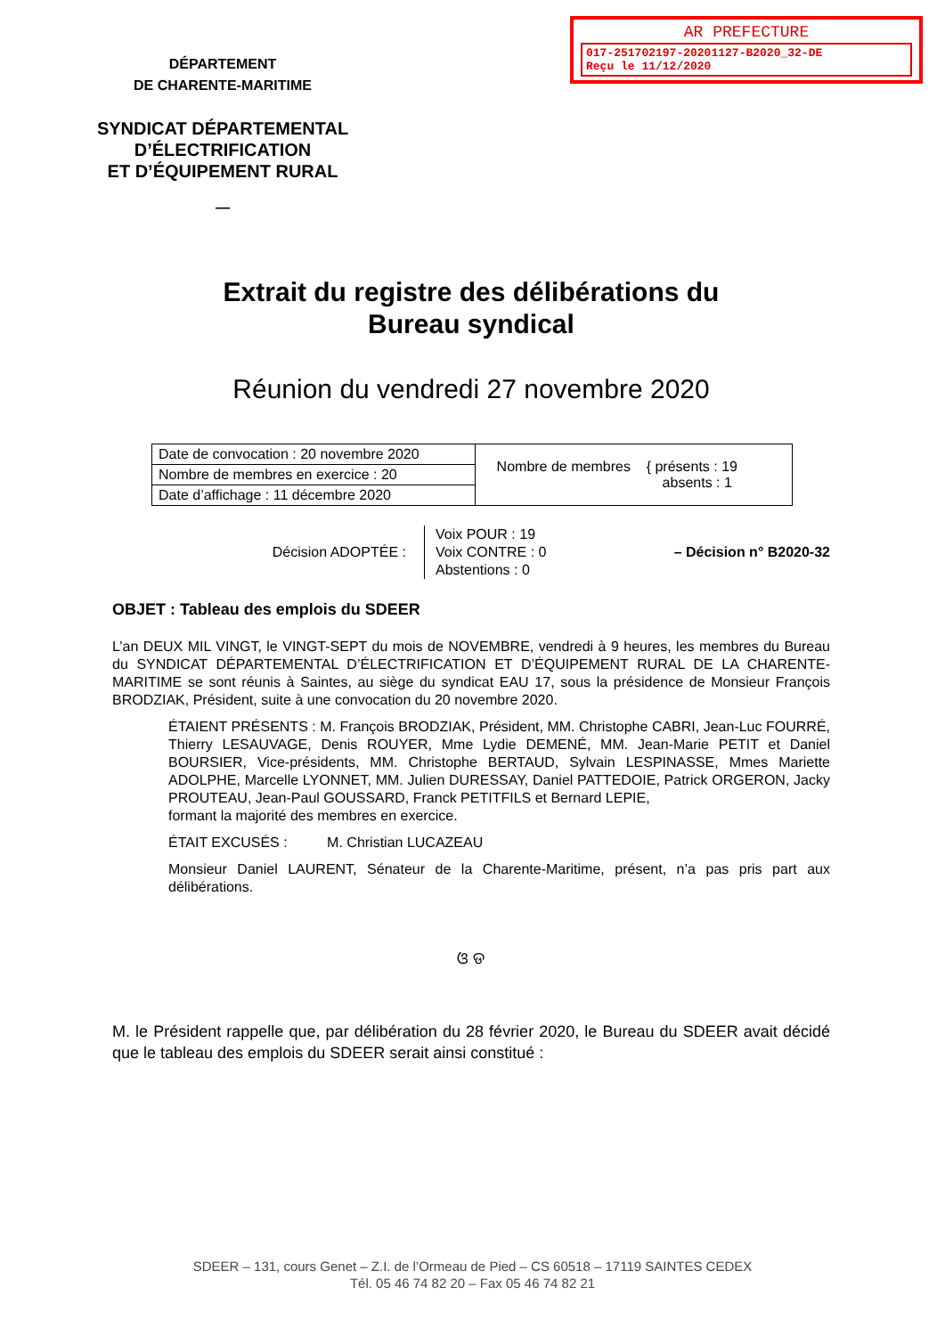AR PREFECTURE
017-251702197-20201127-B2020_32-DE
Reçu le 11/12/2020
DÉPARTEMENT
DE CHARENTE-MARITIME
SYNDICAT DÉPARTEMENTAL
D’ÉLECTRIFICATION
ET D’ÉQUIPEMENT RURAL
—
Extrait du registre des délibérations du
Bureau syndical
Réunion du vendredi 27 novembre 2020
| Date de convocation : 20 novembre 2020 | Nombre de membres { présents : 19 absents : 1 |
| Nombre de membres en exercice : 20 | |
| Date d’affichage : 11 décembre 2020 | |
Décision ADOPTÉE :
Voix POUR : 19
Voix CONTRE : 0
Abstentions : 0
– Décision n° B2020-32
OBJET : Tableau des emplois du SDEER
L’an DEUX MIL VINGT, le VINGT-SEPT du mois de NOVEMBRE, vendredi à 9 heures, les membres du Bureau du SYNDICAT DÉPARTEMENTAL D’ÉLECTRIFICATION ET D’ÉQUIPEMENT RURAL DE LA CHARENTE-MARITIME se sont réunis à Saintes, au siège du syndicat EAU 17, sous la présidence de Monsieur François BRODZIAK, Président, suite à une convocation du 20 novembre 2020.
ÉTAIENT PRÉSENTS : M. François BRODZIAK, Président, MM. Christophe CABRI, Jean-Luc FOURRÉ, Thierry LESAUVAGE, Denis ROUYER, Mme Lydie DEMENÉ, MM. Jean-Marie PETIT et Daniel BOURSIER, Vice-présidents, MM. Christophe BERTAUD, Sylvain LESPINASSE, Mmes Mariette ADOLPHE, Marcelle LYONNET, MM. Julien DURESSAY, Daniel PATTEDOIE, Patrick ORGERON, Jacky PROUTEAU, Jean-Paul GOUSSARD, Franck PETITFILS et Bernard LEPIE,
formant la majorité des membres en exercice.
ÉTAIT EXCUSÉS : M. Christian LUCAZEAU
Monsieur Daniel LAURENT, Sénateur de la Charente-Maritime, présent, n’a pas pris part aux délibérations.
ଓ ଡ
M. le Président rappelle que, par délibération du 28 février 2020, le Bureau du SDEER avait décidé que le tableau des emplois du SDEER serait ainsi constitué :
SDEER – 131, cours Genet – Z.I. de l’Ormeau de Pied – CS 60518 – 17119 SAINTES CEDEX
Tél. 05 46 74 82 20 – Fax 05 46 74 82 21